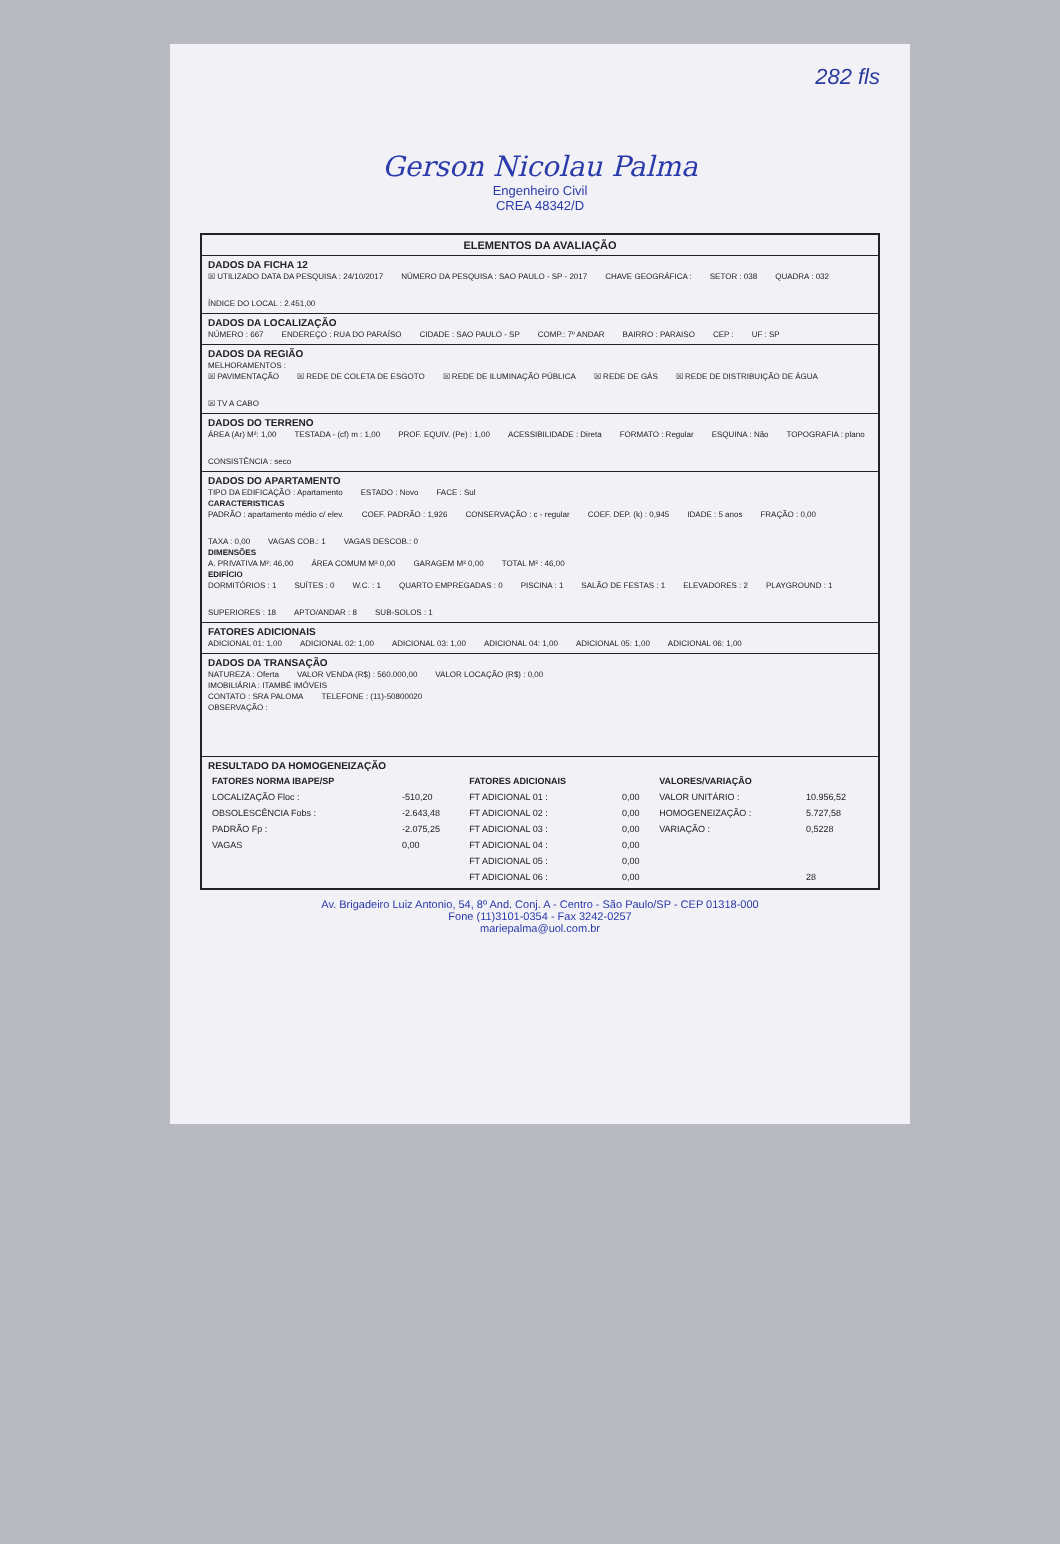282 fls
Gerson Nicolau Palma
Engenheiro Civil
CREA 48342/D
ELEMENTOS DA AVALIAÇÃO
DADOS DA FICHA 12
☒ UTILIZADO DATA DA PESQUISA : 24/10/2017 NÚMERO DA PESQUISA : SAO PAULO - SP - 2017 CHAVE GEOGRÁFICA : SETOR : 038 QUADRA : 032 ÍNDICE DO LOCAL : 2.451,00
DADOS DA LOCALIZAÇÃO
NÚMERO : 667 ENDEREÇO : RUA DO PARAÍSO CIDADE : SAO PAULO - SP COMP.: 7º ANDAR BAIRRO : PARAISO CEP : UF : SP
DADOS DA REGIÃO
MELHORAMENTOS :
☒ PAVIMENTAÇÃO ☒ REDE DE COLETA DE ESGOTO ☒ REDE DE ILUMINAÇÃO PÚBLICA ☒ REDE DE GÁS ☒ REDE DE DISTRIBUIÇÃO DE ÁGUA ☒ TV A CABO
DADOS DO TERRENO
ÁREA (Ar) M²: 1,00 TESTADA - (cf) m : 1,00 PROF. EQUIV. (Pe) : 1,00 ACESSIBILIDADE : Direta FORMATO : Regular ESQUINA : Não TOPOGRAFIA : plano CONSISTÊNCIA : seco
DADOS DO APARTAMENTO
TIPO DA EDIFICAÇÃO : Apartamento ESTADO : Novo FACE : Sul
CARACTERISTICAS
PADRÃO : apartamento médio c/ elev. COEF. PADRÃO : 1,926 CONSERVAÇÃO : c - regular COEF. DEP. (k) : 0,945 IDADE : 5 anos FRAÇÃO : 0,00 TAXA : 0,00 VAGAS COB.: 1 VAGAS DESCOB.: 0
DIMENSÕES
A. PRIVATIVA M²: 46,00 ÁREA COMUM M² 0,00 GARAGEM M² 0,00 TOTAL M² : 46,00
EDIFÍCIO
DORMITÓRIOS : 1 SUÍTES : 0 W.C. : 1 QUARTO EMPREGADAS : 0 PISCINA : 1 SALÃO DE FESTAS : 1 ELEVADORES : 2 PLAYGROUND : 1 SUPERIORES : 18 APTO/ANDAR : 8 SUB-SOLOS : 1
FATORES ADICIONAIS
ADICIONAL 01: 1,00 ADICIONAL 02: 1,00 ADICIONAL 03: 1,00 ADICIONAL 04: 1,00 ADICIONAL 05: 1,00 ADICIONAL 06: 1,00
DADOS DA TRANSAÇÃO
NATUREZA : Oferta VALOR VENDA (R$) : 560.000,00 VALOR LOCAÇÃO (R$) : 0,00
IMOBILIÁRIA : ITAMBÉ IMÓVEIS
CONTATO : SRA PALOMA TELEFONE : (11)-50800020
OBSERVAÇÃO :
RESULTADO DA HOMOGENEIZAÇÃO
| FATORES NORMA IBAPE/SP | | FATORES ADICIONAIS | | VALORES/VARIAÇÃO | |
| --- | --- | --- | --- | --- | --- |
| LOCALIZAÇÃO Floc : | -510,20 | FT ADICIONAL 01 : | 0,00 | VALOR UNITÁRIO : | 10.956,52 |
| OBSOLESCÊNCIA Fobs : | -2.643,48 | FT ADICIONAL 02 : | 0,00 | HOMOGENEIZAÇÃO : | 5.727,58 |
| PADRÃO Fp : | -2.075,25 | FT ADICIONAL 03 : | 0,00 | VARIAÇÃO : | 0,5228 |
| VAGAS | 0,00 | FT ADICIONAL 04 : | 0,00 | | |
| | | FT ADICIONAL 05 : | 0,00 | | |
| | | FT ADICIONAL 06 : | 0,00 | | 28 |
Av. Brigadeiro Luiz Antonio, 54, 8º And. Conj. A - Centro - São Paulo/SP - CEP 01318-000
Fone (11)3101-0354 - Fax 3242-0257
mariepalma@uol.com.br